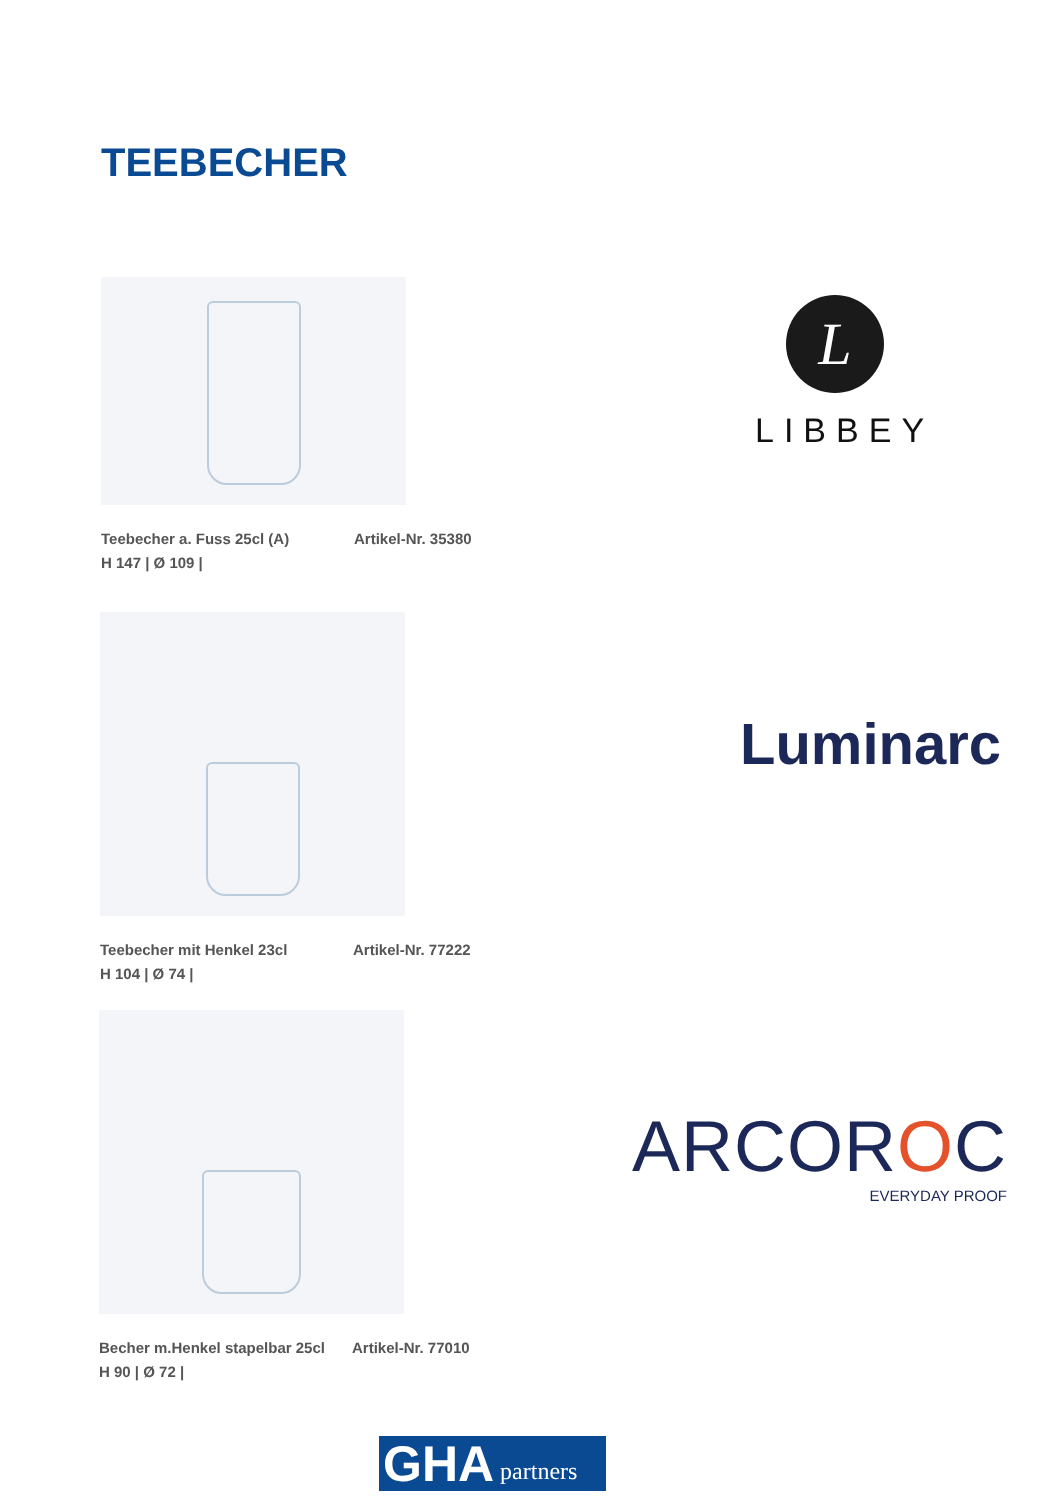TEEBECHER
Teebecher a. Fuss 25cl (A) Artikel-Nr. 35380 H 147 | Ø 109 |
Teebecher mit Henkel 23cl Artikel-Nr. 77222 H 104 | Ø 74 |
Becher m.Henkel stapelbar 25cl Artikel-Nr. 77010 H 90 | Ø 72 |
L
LIBBEY
Luminarc
ARCOROC
EVERYDAY PROOF
GHA partners